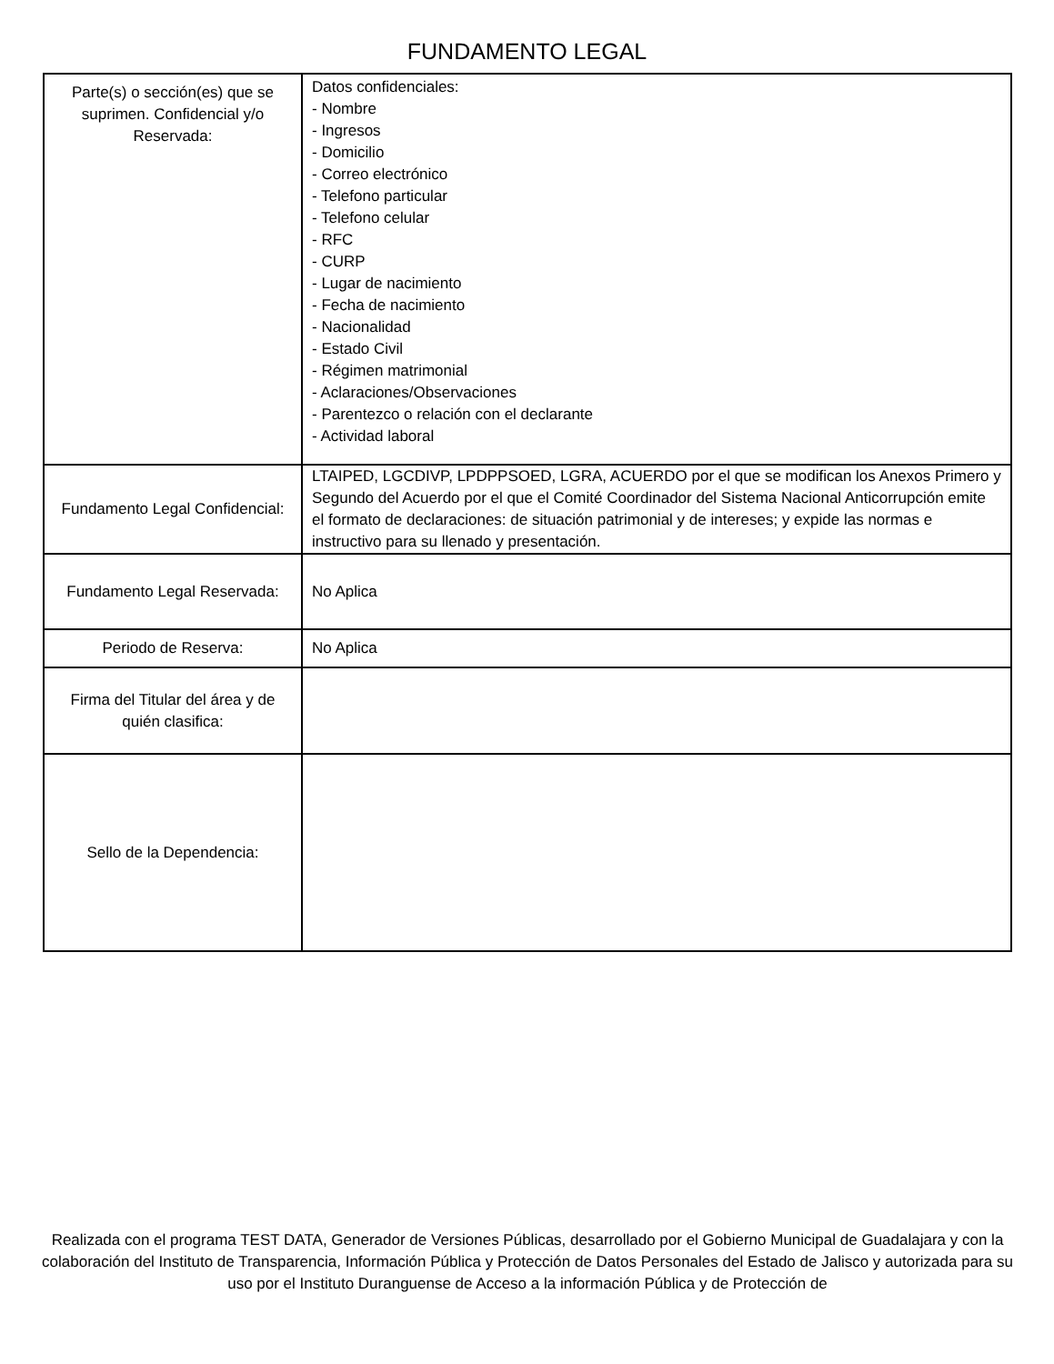FUNDAMENTO LEGAL
| Parte(s) o sección(es) que se suprimen. Confidencial y/o Reservada: | Datos confidenciales: - Nombre - Ingresos - Domicilio - Correo electrónico - Telefono particular - Telefono celular - RFC - CURP - Lugar de nacimiento - Fecha de nacimiento - Nacionalidad - Estado Civil - Régimen matrimonial - Aclaraciones/Observaciones - Parentezco o relación con el declarante - Actividad laboral |
| Fundamento Legal Confidencial: | LTAIPED, LGCDIVP, LPDPPSOED, LGRA, ACUERDO por el que se modifican los Anexos Primero y Segundo del Acuerdo por el que el Comité Coordinador del Sistema Nacional Anticorrupción emite el formato de declaraciones: de situación patrimonial y de intereses; y expide las normas e instructivo para su llenado y presentación. |
| Fundamento Legal Reservada: | No Aplica |
| Periodo de Reserva: | No Aplica |
| Firma del Titular del área y de quién clasifica: | |
| Sello de la Dependencia: | |
Realizada con el programa TEST DATA, Generador de Versiones Públicas, desarrollado por el Gobierno Municipal de Guadalajara y con la colaboración del Instituto de Transparencia, Información Pública y Protección de Datos Personales del Estado de Jalisco y autorizada para su uso por el Instituto Duranguense de Acceso a la información Pública y de Protección de